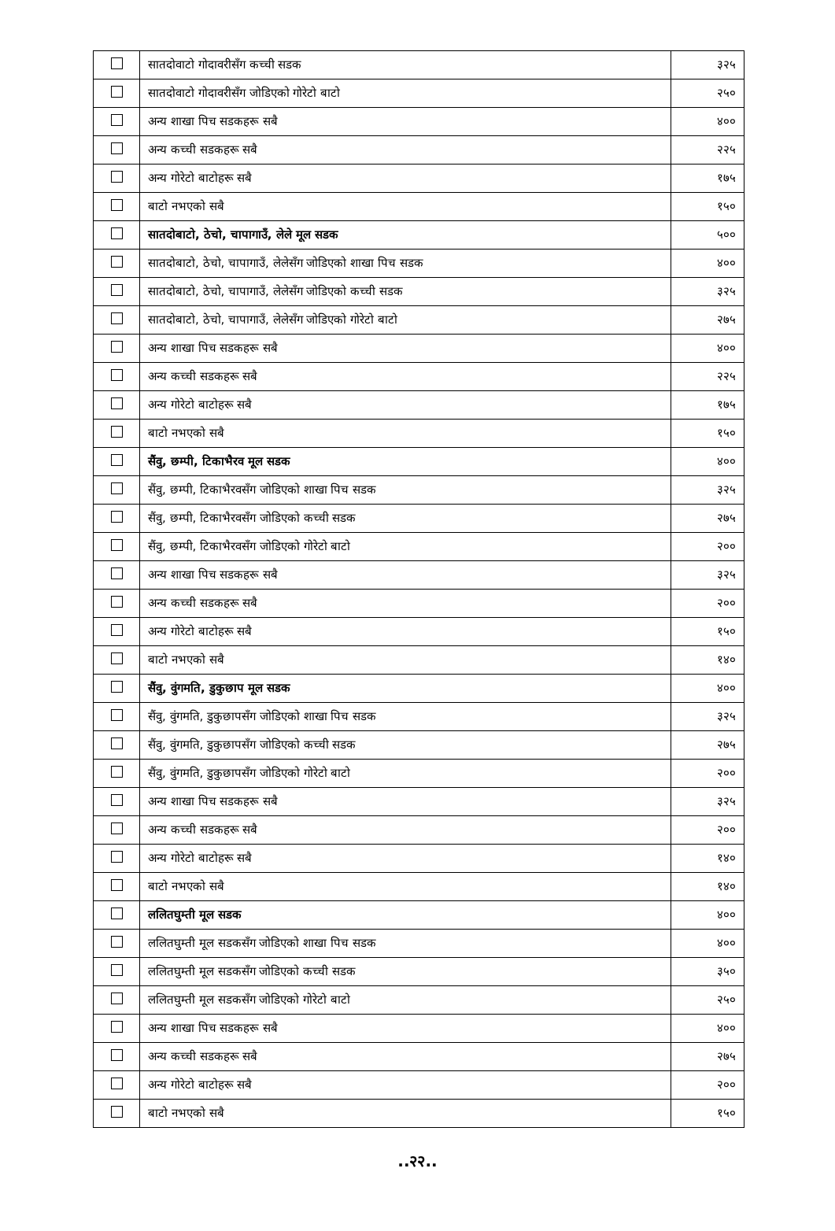| | सातदोवाटो गोदावरीसँग कच्ची सडक | ३२५ |
| | सातदोवाटो गोदावरीसँग जोडिएको गोरेटो बाटो | २५० |
| | अन्य शाखा पिच सडकहरू सबै | ४०० |
| | अन्य कच्ची सडकहरू सबै | २२५ |
| | अन्य गोरेटो बाटोहरू सबै | १७५ |
| | बाटो नभएको सबै | १५० |
| | सातदोबाटो, ठेचो, चापागाउँ, लेले मूल सडक | ५०० |
| | सातदोबाटो, ठेचो, चापागाउँ, लेलेसँग जोडिएको शाखा पिच सडक | ४०० |
| | सातदोबाटो, ठेचो, चापागाउँ, लेलेसँग जोडिएको कच्ची सडक | ३२५ |
| | सातदोबाटो, ठेचो, चापागाउँ, लेलेसँग जोडिएको गोरेटो बाटो | २७५ |
| | अन्य शाखा पिच सडकहरू सबै | ४०० |
| | अन्य कच्ची सडकहरू सबै | २२५ |
| | अन्य गोरेटो बाटोहरू सबै | १७५ |
| | बाटो नभएको सबै | १५० |
| | सैंवु, छम्पी, टिकाभैरव मूल सडक | ४०० |
| | सैंवु, छम्पी, टिकाभैरवसँग जोडिएको शाखा पिच सडक | ३२५ |
| | सैंवु, छम्पी, टिकाभैरवसँग जोडिएको कच्ची सडक | २७५ |
| | सैंवु, छम्पी, टिकाभैरवसँग जोडिएको गोरेटो बाटो | २०० |
| | अन्य शाखा पिच सडकहरू सबै | ३२५ |
| | अन्य कच्ची सडकहरू सबै | २०० |
| | अन्य गोरेटो बाटोहरू सबै | १५० |
| | बाटो नभएको सबै | १४० |
| | सैंवु, वुंगमति, डुकुछाप मूल सडक | ४०० |
| | सैंवु, वुंगमति, डुकुछापसँग जोडिएको शाखा पिच सडक | ३२५ |
| | सैंवु, वुंगमति, डुकुछापसँग जोडिएको कच्ची सडक | २७५ |
| | सैंवु, वुंगमति, डुकुछापसँग जोडिएको गोरेटो बाटो | २०० |
| | अन्य शाखा पिच सडकहरू सबै | ३२५ |
| | अन्य कच्ची सडकहरू सबै | २०० |
| | अन्य गोरेटो बाटोहरू सबै | १४० |
| | बाटो नभएको सबै | १४० |
| | ललितघुम्ती मूल सडक | ४०० |
| | ललितघुम्ती मूल सडकसँग जोडिएको शाखा पिच सडक | ४०० |
| | ललितघुम्ती मूल सडकसँग जोडिएको कच्ची सडक | ३५० |
| | ललितघुम्ती मूल सडकसँग जोडिएको गोरेटो बाटो | २५० |
| | अन्य शाखा पिच सडकहरू सबै | ४०० |
| | अन्य कच्ची सडकहरू सबै | २७५ |
| | अन्य गोरेटो बाटोहरू सबै | २०० |
| | बाटो नभएको सबै | १५० |
..२२..